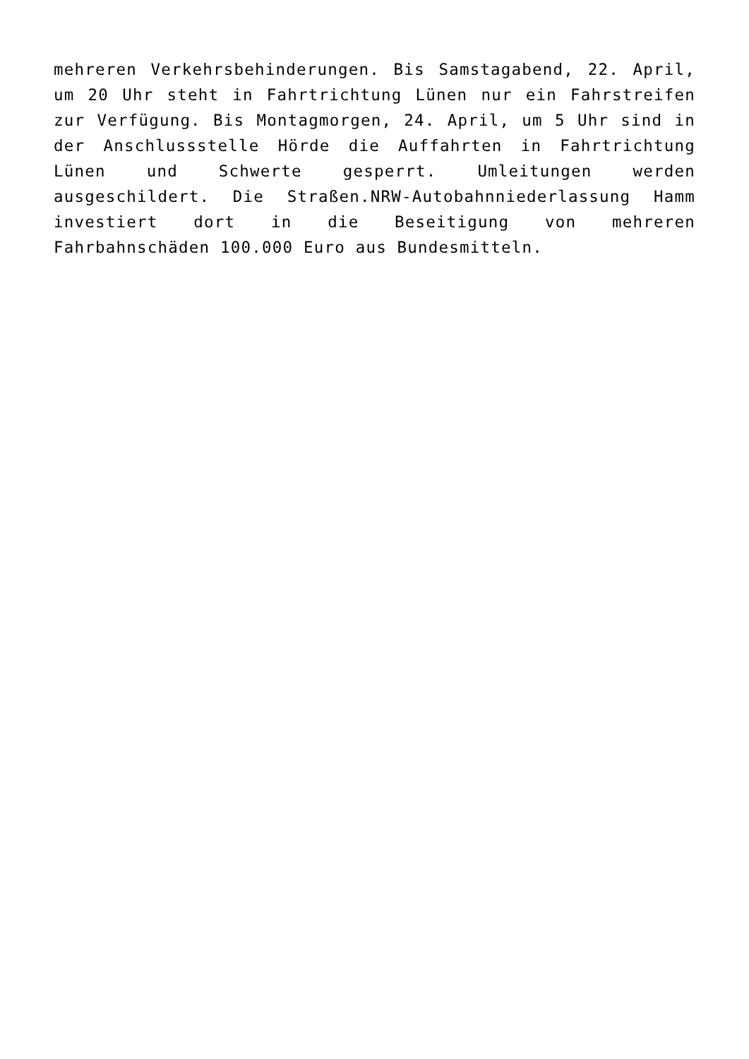mehreren Verkehrsbehinderungen. Bis Samstagabend, 22. April, um 20 Uhr steht in Fahrtrichtung Lünen nur ein Fahrstreifen zur Verfügung. Bis Montagmorgen, 24. April, um 5 Uhr sind in der Anschlussstelle Hörde die Auffahrten in Fahrtrichtung Lünen und Schwerte gesperrt. Umleitungen werden ausgeschildert. Die Straßen.NRW-Autobahnniederlassung Hamm investiert dort in die Beseitigung von mehreren Fahrbahnschäden 100.000 Euro aus Bundesmitteln.